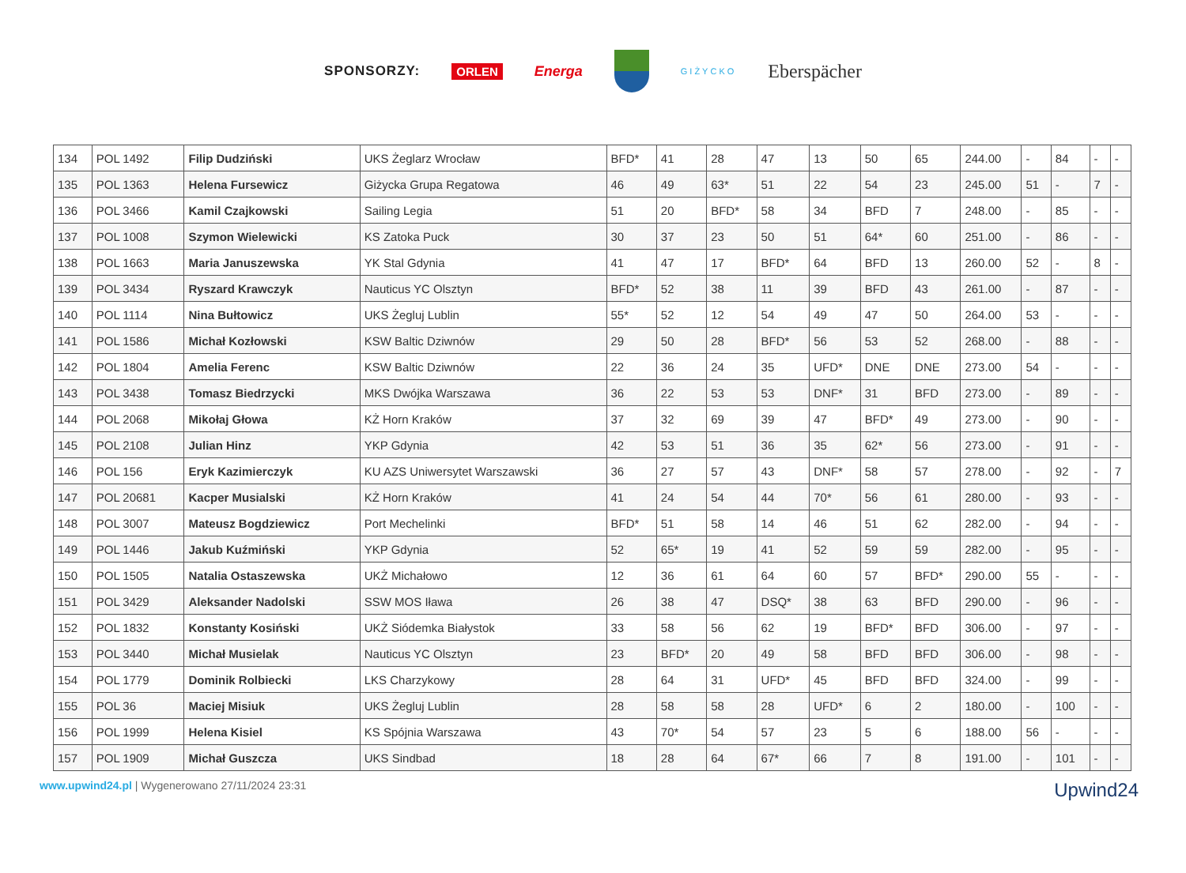SPONSORZY: ORLEN Energa
GIŻYCKO Eberspächer
| 134 | POL 1492 | Filip Dudziński | UKS Żeglarz Wrocław | BFD* | 41 | 28 | 47 | 13 | 50 | 65 | 244.00 | - | 84 | - | - |
| 135 | POL 1363 | Helena Fursewicz | Giżycka Grupa Regatowa | 46 | 49 | 63* | 51 | 22 | 54 | 23 | 245.00 | 51 | - | 7 | - |
| 136 | POL 3466 | Kamil Czajkowski | Sailing Legia | 51 | 20 | BFD* | 58 | 34 | BFD | 7 | 248.00 | - | 85 | - | - |
| 137 | POL 1008 | Szymon Wielewicki | KS Zatoka Puck | 30 | 37 | 23 | 50 | 51 | 64* | 60 | 251.00 | - | 86 | - | - |
| 138 | POL 1663 | Maria Januszewska | YK Stal Gdynia | 41 | 47 | 17 | BFD* | 64 | BFD | 13 | 260.00 | 52 | - | 8 | - |
| 139 | POL 3434 | Ryszard Krawczyk | Nauticus YC Olsztyn | BFD* | 52 | 38 | 11 | 39 | BFD | 43 | 261.00 | - | 87 | - | - |
| 140 | POL 1114 | Nina Bułtowicz | UKS Żegluj Lublin | 55* | 52 | 12 | 54 | 49 | 47 | 50 | 264.00 | 53 | - | - | - |
| 141 | POL 1586 | Michał Kozłowski | KSW Baltic Dziwnów | 29 | 50 | 28 | BFD* | 56 | 53 | 52 | 268.00 | - | 88 | - | - |
| 142 | POL 1804 | Amelia Ferenc | KSW Baltic Dziwnów | 22 | 36 | 24 | 35 | UFD* | DNE | DNE | 273.00 | 54 | - | - | - |
| 143 | POL 3438 | Tomasz Biedrzycki | MKS Dwójka Warszawa | 36 | 22 | 53 | 53 | DNF* | 31 | BFD | 273.00 | - | 89 | - | - |
| 144 | POL 2068 | Mikołaj Głowa | KŻ Horn Kraków | 37 | 32 | 69 | 39 | 47 | BFD* | 49 | 273.00 | - | 90 | - | - |
| 145 | POL 2108 | Julian Hinz | YKP Gdynia | 42 | 53 | 51 | 36 | 35 | 62* | 56 | 273.00 | - | 91 | - | - |
| 146 | POL 156 | Eryk Kazimierczyk | KU AZS Uniwersytet Warszawski | 36 | 27 | 57 | 43 | DNF* | 58 | 57 | 278.00 | - | 92 | - | 7 |
| 147 | POL 20681 | Kacper Musialski | KŻ Horn Kraków | 41 | 24 | 54 | 44 | 70* | 56 | 61 | 280.00 | - | 93 | - | - |
| 148 | POL 3007 | Mateusz Bogdziewicz | Port Mechelinki | BFD* | 51 | 58 | 14 | 46 | 51 | 62 | 282.00 | - | 94 | - | - |
| 149 | POL 1446 | Jakub Kuźmiński | YKP Gdynia | 52 | 65* | 19 | 41 | 52 | 59 | 59 | 282.00 | - | 95 | - | - |
| 150 | POL 1505 | Natalia Ostaszewska | UKŻ Michałowo | 12 | 36 | 61 | 64 | 60 | 57 | BFD* | 290.00 | 55 | - | - | - |
| 151 | POL 3429 | Aleksander Nadolski | SSW MOS Iława | 26 | 38 | 47 | DSQ* | 38 | 63 | BFD | 290.00 | - | 96 | - | - |
| 152 | POL 1832 | Konstanty Kosiński | UKŻ Siódemka Białystok | 33 | 58 | 56 | 62 | 19 | BFD* | BFD | 306.00 | - | 97 | - | - |
| 153 | POL 3440 | Michał Musielak | Nauticus YC Olsztyn | 23 | BFD* | 20 | 49 | 58 | BFD | BFD | 306.00 | - | 98 | - | - |
| 154 | POL 1779 | Dominik Rolbiecki | LKS Charzykowy | 28 | 64 | 31 | UFD* | 45 | BFD | BFD | 324.00 | - | 99 | - | - |
| 155 | POL 36 | Maciej Misiuk | UKS Żegluj Lublin | 28 | 58 | 58 | 28 | UFD* | 6 | 2 | 180.00 | - | 100 | - | - |
| 156 | POL 1999 | Helena Kisiel | KS Spójnia Warszawa | 43 | 70* | 54 | 57 | 23 | 5 | 6 | 188.00 | 56 | - | - | - |
| 157 | POL 1909 | Michał Guszcza | UKS Sindbad | 18 | 28 | 64 | 67* | 66 | 7 | 8 | 191.00 | - | 101 | - | - |
www.upwind24.pl | Wygenerowano 27/11/2024 23:31
Upwind24